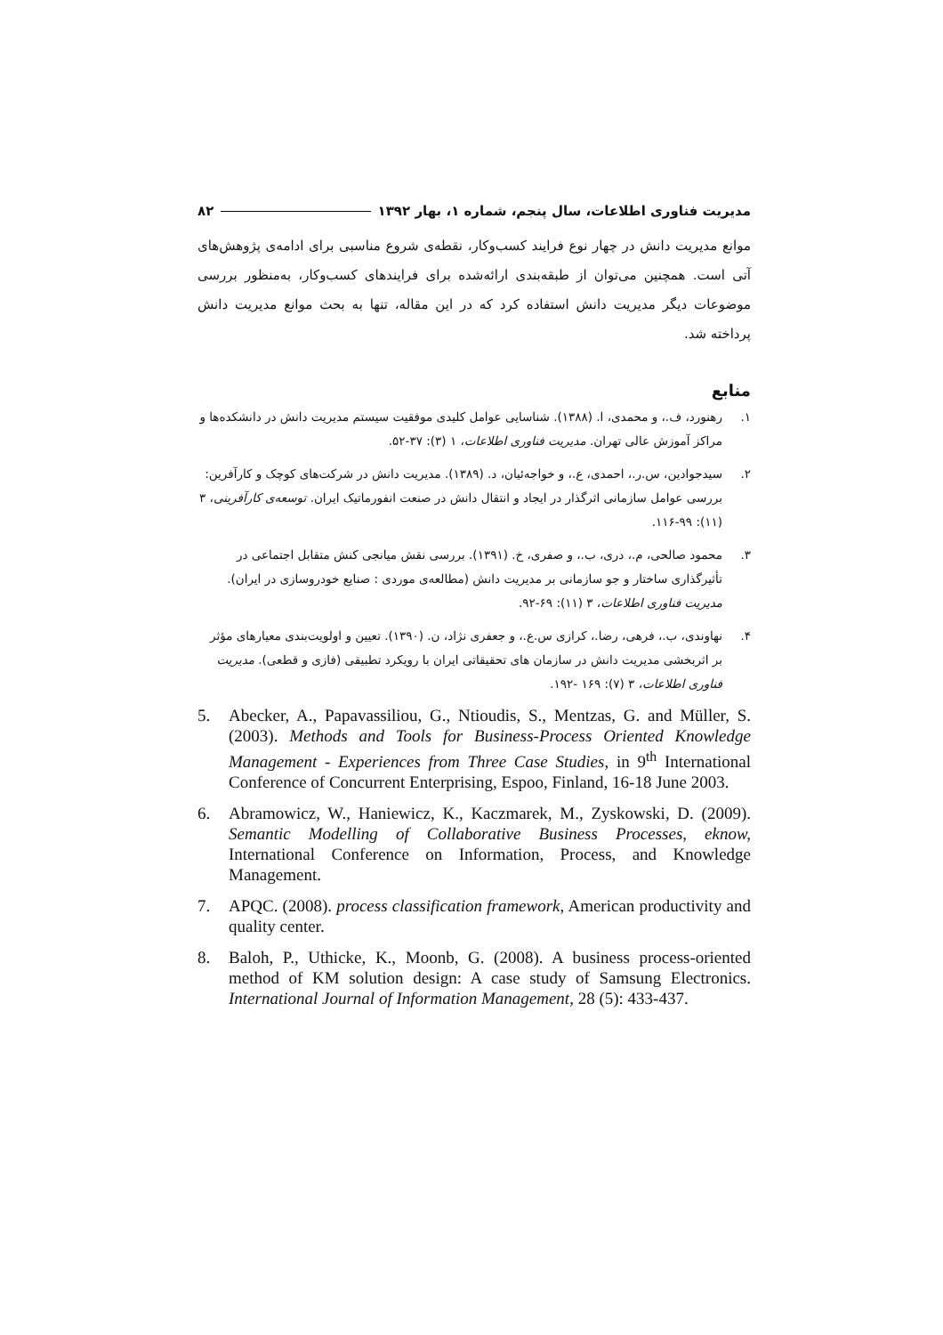مدیریت فناوری اطلاعات، سال پنجم، شماره ۱، بهار ۱۳۹۲ ۸۲
موانع مدیریت دانش در چهار نوع فرایند کسب‌وکار، نقطه‌ی شروع مناسبی برای ادامه‌ی پژوهش‌های آتی است. همچنین می‌توان از طبقه‌بندی ارائه‌شده برای فرایندهای کسب‌وکار، به‌منظور بررسی موضوعات دیگر مدیریت دانش استفاده کرد که در این مقاله، تنها به بحث موانع مدیریت دانش پرداخته شد.
منابع
۱. رهنورد، ف.، و محمدی، ا. (۱۳۸۸). شناسایی عوامل کلیدی موفقیت سیستم مدیریت دانش در دانشکده‌ها و مراکز آموزش عالی تهران. مدیریت فناوری اطلاعات، ۱ (۳): ۳۷-۵۲.
۲. سیدجوادین، س.ر.، احمدی، ع.، و خواجه‌ئیان، د. (۱۳۸۹). مدیریت دانش در شرکت‌های کوچک و کارآفرین: بررسی عوامل سازمانی اثرگذار در ایجاد و انتقال دانش در صنعت انفورماتیک ایران. توسعه‌ی کارآفرینی، ۳ (۱۱): ۹۹-۱۱۶.
۳. محمود صالحی، م.، دری، ب.، و صفری، خ. (۱۳۹۱). بررسی نقش میانجی کنش متقابل اجتماعی در تأثیرگذاری ساختار و جو سازمانی بر مدیریت دانش (مطالعه‌ی موردی : صنایع خودروسازی در ایران). مدیریت فناوری اطلاعات، ۳ (۱۱): ۶۹-۹۲.
۴. نهاوندی، ب.، فرهی، رضا.، کرازی س.ع.، و جعفری نژاد، ن. (۱۳۹۰). تعیین و اولویت‌بندی معیارهای مؤثر بر اثربخشی مدیریت دانش در سازمان های تحقیقاتی ایران با رویکرد تطبیقی (فازی و قطعی). مدیریت فناوری اطلاعات، ۳ (۷): ۱۶۹ -۱۹۲.
5. Abecker, A., Papavassiliou, G., Ntioudis, S., Mentzas, G. and Müller, S. (2003). Methods and Tools for Business-Process Oriented Knowledge Management - Experiences from Three Case Studies, in 9<sup>th</sup> International Conference of Concurrent Enterprising, Espoo, Finland, 16-18 June 2003.
6. Abramowicz, W., Haniewicz, K., Kaczmarek, M., Zyskowski, D. (2009). Semantic Modelling of Collaborative Business Processes, eknow, International Conference on Information, Process, and Knowledge Management.
7. APQC. (2008). process classification framework, American productivity and quality center.
8. Baloh, P., Uthicke, K., Moonb, G. (2008). A business process-oriented method of KM solution design: A case study of Samsung Electronics. International Journal of Information Management, 28 (5): 433-437.